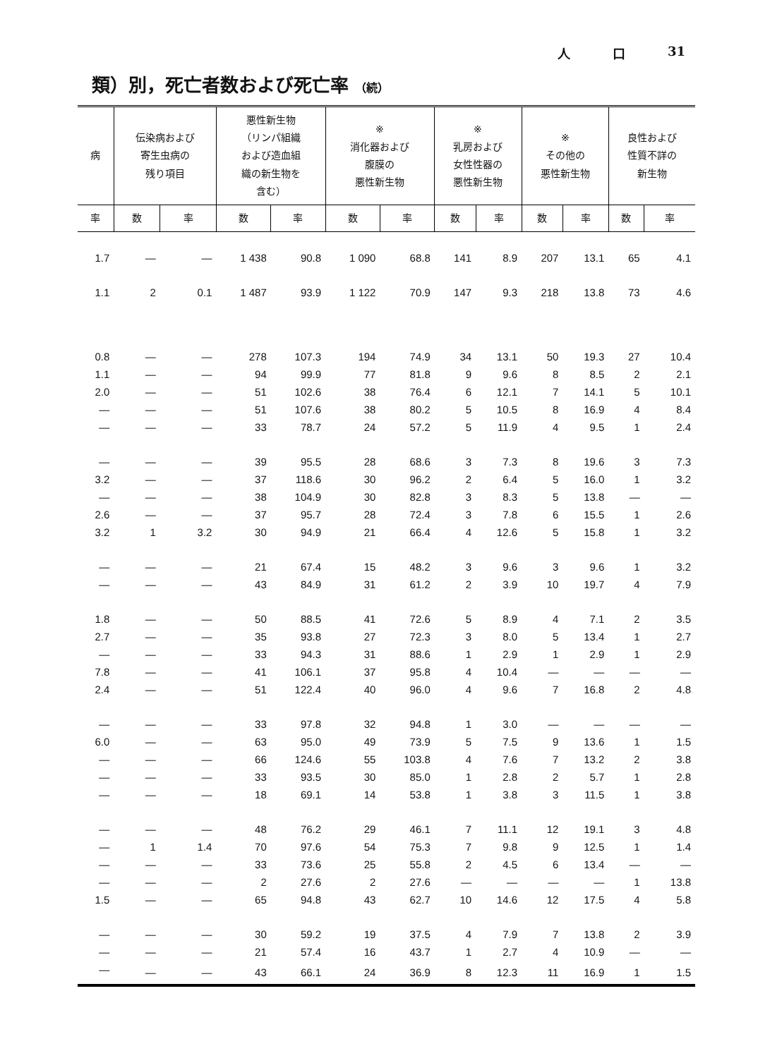人 口 31
類）別，死亡者数および死亡率 （続）
| 病 | 伝染病および 寄生虫病の 残り項目 | | 悪性新生物 （リンパ組織 および造血組 織の新生物を 含む） | | ※ 消化器および 腹膜の 悪性新生物 | | ※ 乳房および 女性性器の 悪性新生物 | | ※ その他の 悪性新生物 | | 良性および 性質不詳の 新生物 | |
| --- | --- | --- | --- | --- | --- | --- | --- | --- | --- | --- | --- | --- |
| 率 | 数 | 率 | 数 | 率 | 数 | 率 | 数 | 率 | 数 | 率 | 数 | 率 |
| 1.7 | — | — | 1 438 | 90.8 | 1 090 | 68.8 | 141 | 8.9 | 207 | 13.1 | 65 | 4.1 |
| 1.1 | 2 | 0.1 | 1 487 | 93.9 | 1 122 | 70.9 | 147 | 9.3 | 218 | 13.8 | 73 | 4.6 |
| 0.8 | — | — | 278 | 107.3 | 194 | 74.9 | 34 | 13.1 | 50 | 19.3 | 27 | 10.4 |
| 1.1 | — | — | 94 | 99.9 | 77 | 81.8 | 9 | 9.6 | 8 | 8.5 | 2 | 2.1 |
| 2.0 | — | — | 51 | 102.6 | 38 | 76.4 | 6 | 12.1 | 7 | 14.1 | 5 | 10.1 |
| — | — | — | 51 | 107.6 | 38 | 80.2 | 5 | 10.5 | 8 | 16.9 | 4 | 8.4 |
| — | — | — | 33 | 78.7 | 24 | 57.2 | 5 | 11.9 | 4 | 9.5 | 1 | 2.4 |
| — | — | — | 39 | 95.5 | 28 | 68.6 | 3 | 7.3 | 8 | 19.6 | 3 | 7.3 |
| 3.2 | — | — | 37 | 118.6 | 30 | 96.2 | 2 | 6.4 | 5 | 16.0 | 1 | 3.2 |
| — | — | — | 38 | 104.9 | 30 | 82.8 | 3 | 8.3 | 5 | 13.8 | — | — |
| 2.6 | — | — | 37 | 95.7 | 28 | 72.4 | 3 | 7.8 | 6 | 15.5 | 1 | 2.6 |
| 3.2 | 1 | 3.2 | 30 | 94.9 | 21 | 66.4 | 4 | 12.6 | 5 | 15.8 | 1 | 3.2 |
| — | — | — | 21 | 67.4 | 15 | 48.2 | 3 | 9.6 | 3 | 9.6 | 1 | 3.2 |
| — | — | — | 43 | 84.9 | 31 | 61.2 | 2 | 3.9 | 10 | 19.7 | 4 | 7.9 |
| 1.8 | — | — | 50 | 88.5 | 41 | 72.6 | 5 | 8.9 | 4 | 7.1 | 2 | 3.5 |
| 2.7 | — | — | 35 | 93.8 | 27 | 72.3 | 3 | 8.0 | 5 | 13.4 | 1 | 2.7 |
| — | — | — | 33 | 94.3 | 31 | 88.6 | 1 | 2.9 | 1 | 2.9 | 1 | 2.9 |
| 7.8 | — | — | 41 | 106.1 | 37 | 95.8 | 4 | 10.4 | — | — | — | — |
| 2.4 | — | — | 51 | 122.4 | 40 | 96.0 | 4 | 9.6 | 7 | 16.8 | 2 | 4.8 |
| — | — | — | 33 | 97.8 | 32 | 94.8 | 1 | 3.0 | — | — | — | — |
| 6.0 | — | — | 63 | 95.0 | 49 | 73.9 | 5 | 7.5 | 9 | 13.6 | 1 | 1.5 |
| — | — | — | 66 | 124.6 | 55 | 103.8 | 4 | 7.6 | 7 | 13.2 | 2 | 3.8 |
| — | — | — | 33 | 93.5 | 30 | 85.0 | 1 | 2.8 | 2 | 5.7 | 1 | 2.8 |
| — | — | — | 18 | 69.1 | 14 | 53.8 | 1 | 3.8 | 3 | 11.5 | 1 | 3.8 |
| — | — | — | 48 | 76.2 | 29 | 46.1 | 7 | 11.1 | 12 | 19.1 | 3 | 4.8 |
| — | 1 | 1.4 | 70 | 97.6 | 54 | 75.3 | 7 | 9.8 | 9 | 12.5 | 1 | 1.4 |
| — | — | — | 33 | 73.6 | 25 | 55.8 | 2 | 4.5 | 6 | 13.4 | — | — |
| — | — | — | 2 | 27.6 | 2 | 27.6 | — | — | — | — | 1 | 13.8 |
| 1.5 | — | — | 65 | 94.8 | 43 | 62.7 | 10 | 14.6 | 12 | 17.5 | 4 | 5.8 |
| — | — | — | 30 | 59.2 | 19 | 37.5 | 4 | 7.9 | 7 | 13.8 | 2 | 3.9 |
| — | — | — | 21 | 57.4 | 16 | 43.7 | 1 | 2.7 | 4 | 10.9 | — | — |
| — | — | — | 43 | 66.1 | 24 | 36.9 | 8 | 12.3 | 11 | 16.9 | 1 | 1.5 |